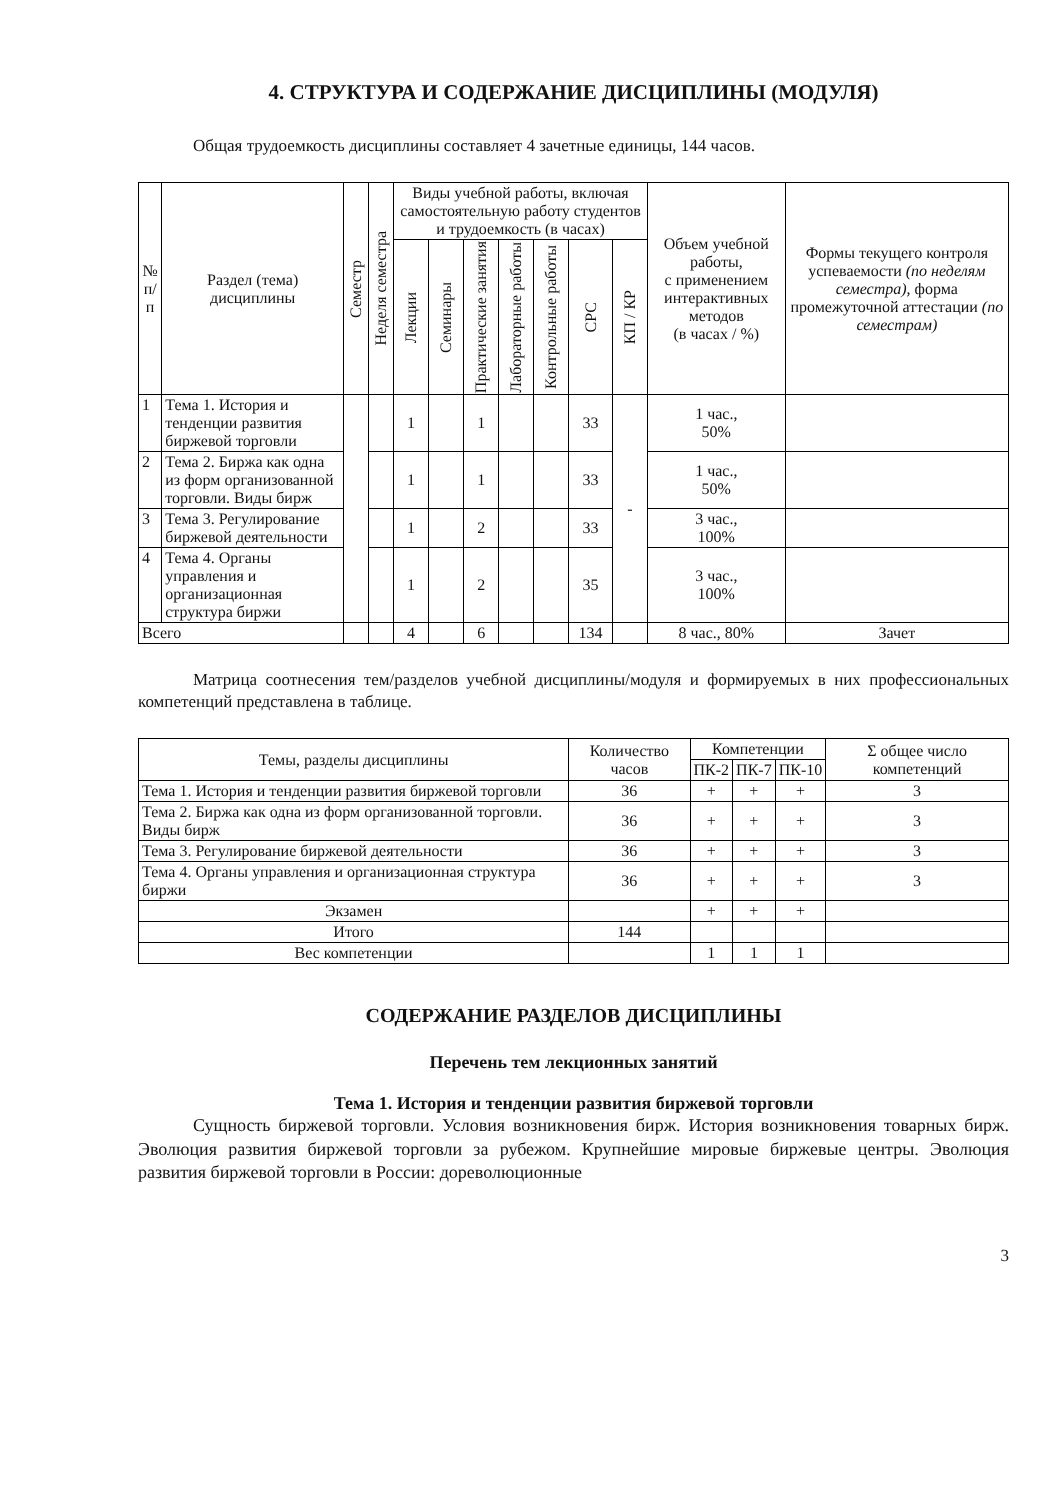4. СТРУКТУРА И СОДЕРЖАНИЕ ДИСЦИПЛИНЫ (МОДУЛЯ)
Общая трудоемкость дисциплины составляет 4 зачетные единицы, 144 часов.
| № п/п | Раздел (тема) дисциплины | Семестр | Неделя семестра | Виды учебной работы, включая самостоятельную работу студентов и трудоемкость (в часах) | | | | | | | Объем учебной работы, с применением интерактивных методов (в часах / %) | Формы текущего контроля успеваемости (по неделям семестра), форма промежуточной аттестации (по семестрам) |
| --- | --- | --- | --- | --- | --- | --- | --- | --- | --- | --- | --- | --- |
| | | | | Лекции | Семинары | Практические занятия | Лабораторные работы | Контрольные работы | СРС | КП / КР | | |
| 1 | Тема 1. История и тенденции развития биржевой торговли | | | 1 | | 1 | | | 33 | - | 1 час., 50% | |
| 2 | Тема 2. Биржа как одна из форм организованной торговли. Виды бирж | | | 1 | | 1 | | | 33 | | 1 час., 50% | |
| 3 | Тема 3. Регулирование биржевой деятельности | | | 1 | | 2 | | | 33 | | 3 час., 100% | |
| 4 | Тема 4. Органы управления и организационная структура биржи | | | 1 | | 2 | | | 35 | | 3 час., 100% | |
| Всего | | | | 4 | | 6 | | | 134 | | 8 час., 80% | Зачет |
Матрица соотнесения тем/разделов учебной дисциплины/модуля и формируемых в них профессиональных компетенций представлена в таблице.
| Темы, разделы дисциплины | Количество часов | Компетенции | | | Σ общее число компетенций |
| --- | --- | --- | --- | --- | --- |
| | | ПК-2 | ПК-7 | ПК-10 | |
| Тема 1. История и тенденции развития биржевой торговли | 36 | + | + | + | 3 |
| Тема 2. Биржа как одна из форм организованной торговли. Виды бирж | 36 | + | + | + | 3 |
| Тема 3. Регулирование биржевой деятельности | 36 | + | + | + | 3 |
| Тема 4. Органы управления и организационная структура биржи | 36 | + | + | + | 3 |
| Экзамен | | + | + | + | |
| Итого | 144 | | | | |
| Вес компетенции | | 1 | 1 | 1 | |
СОДЕРЖАНИЕ РАЗДЕЛОВ ДИСЦИПЛИНЫ
Перечень тем лекционных занятий
Тема 1. История и тенденции развития биржевой торговли
Сущность биржевой торговли. Условия возникновения бирж. История возникновения товарных бирж. Эволюция развития биржевой торговли за рубежом. Крупнейшие мировые биржевые центры. Эволюция развития биржевой торговли в России: дореволюционные
3